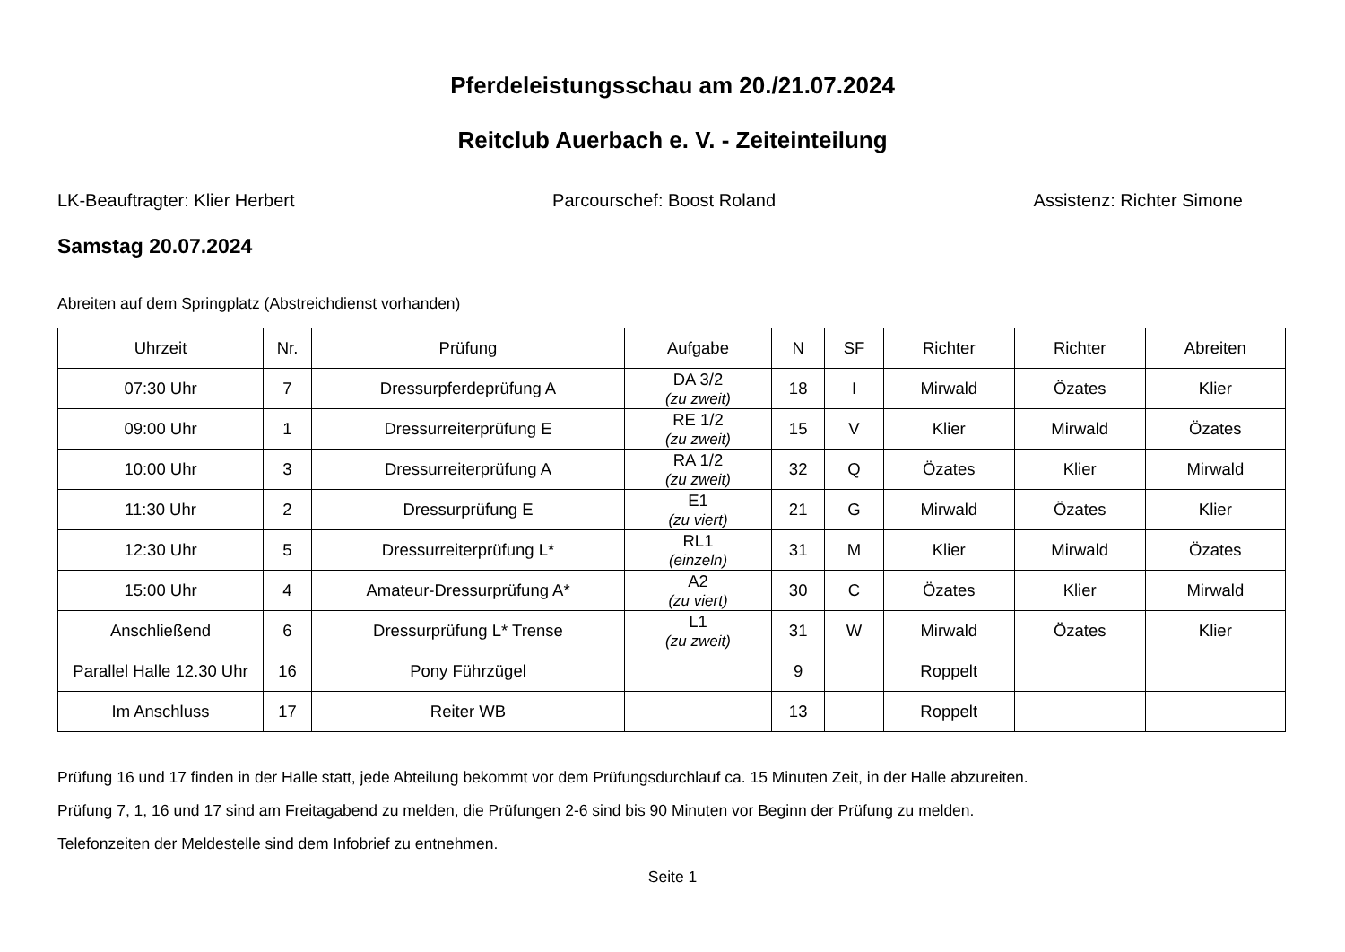Pferdeleistungsschau am 20./21.07.2024
Reitclub Auerbach e. V. - Zeiteinteilung
LK-Beauftragter: Klier Herbert Parcourschef: Boost Roland Assistenz: Richter Simone
Samstag 20.07.2024
Abreiten auf dem Springplatz (Abstreichdienst vorhanden)
| Uhrzeit | Nr. | Prüfung | Aufgabe | N | SF | Richter | Richter | Abreiten |
| --- | --- | --- | --- | --- | --- | --- | --- | --- |
| 07:30 Uhr | 7 | Dressurpferdeprüfung A | DA 3/2 (zu zweit) | 18 | I | Mirwald | Özates | Klier |
| 09:00 Uhr | 1 | Dressurreiterprüfung E | RE 1/2 (zu zweit) | 15 | V | Klier | Mirwald | Özates |
| 10:00 Uhr | 3 | Dressurreiterprüfung A | RA 1/2 (zu zweit) | 32 | Q | Özates | Klier | Mirwald |
| 11:30 Uhr | 2 | Dressurprüfung E | E1 (zu viert) | 21 | G | Mirwald | Özates | Klier |
| 12:30 Uhr | 5 | Dressurreiterprüfung L* | RL1 (einzeln) | 31 | M | Klier | Mirwald | Özates |
| 15:00 Uhr | 4 | Amateur-Dressurprüfung A* | A2 (zu viert) | 30 | C | Özates | Klier | Mirwald |
| Anschließend | 6 | Dressurprüfung L* Trense | L1 (zu zweit) | 31 | W | Mirwald | Özates | Klier |
| Parallel Halle 12.30 Uhr | 16 | Pony Führzügel | | 9 | | Roppelt | | |
| Im Anschluss | 17 | Reiter WB | | 13 | | Roppelt | | |
Prüfung 16 und 17 finden in der Halle statt, jede Abteilung bekommt vor dem Prüfungsdurchlauf ca. 15 Minuten Zeit, in der Halle abzureiten.
Prüfung 7, 1, 16 und 17 sind am Freitagabend zu melden, die Prüfungen 2-6 sind bis 90 Minuten vor Beginn der Prüfung zu melden.
Telefonzeiten der Meldestelle sind dem Infobrief zu entnehmen.
Seite 1